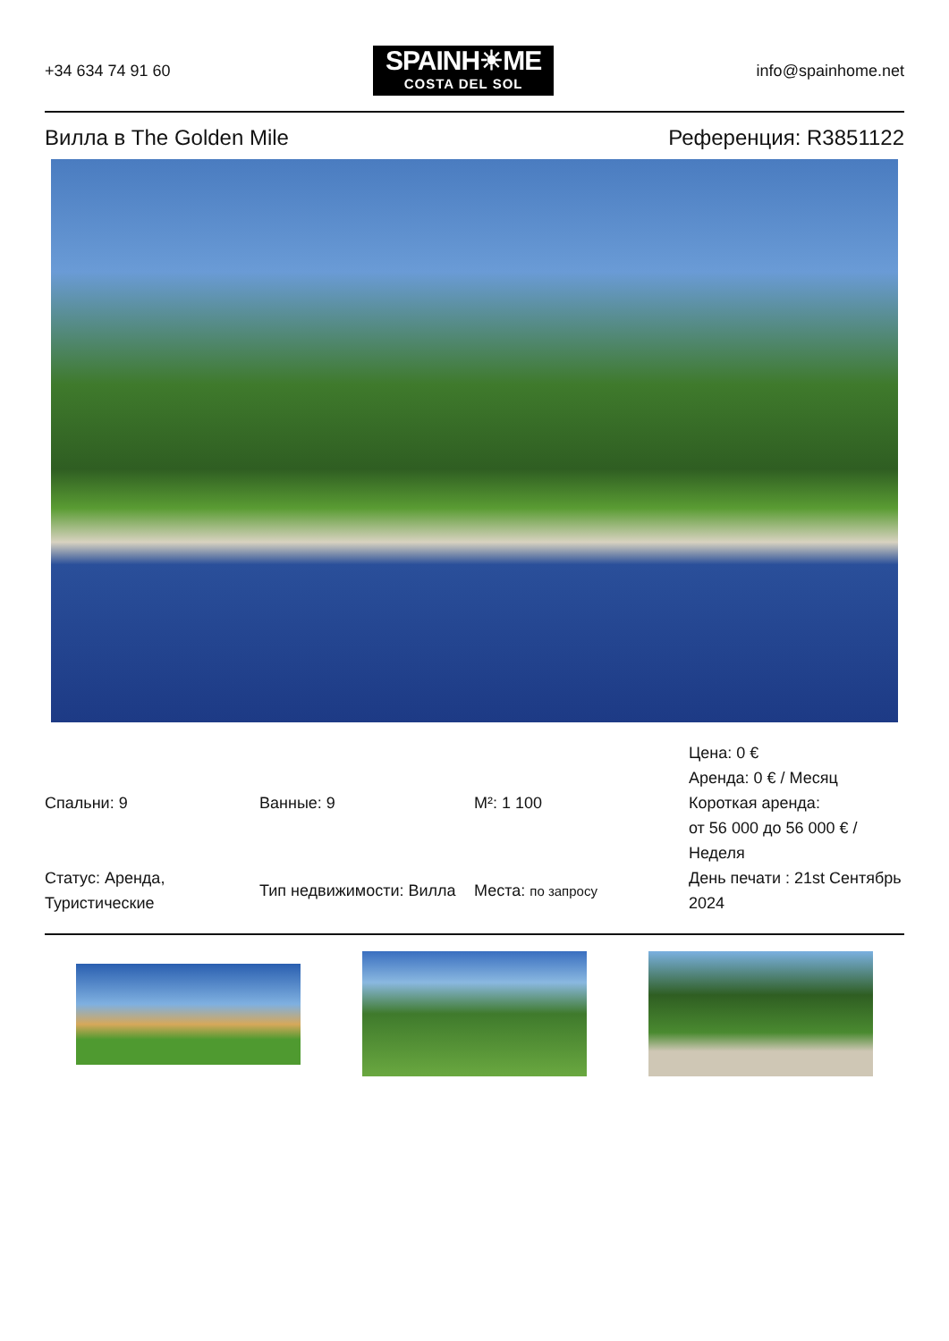+34 634 74 91 60
SPAINH☀ME
COSTA DEL SOL
info@spainhome.net
Вилла в The Golden Mile Референция: R3851122
| Спальни: 9 | Ванные: 9 | M²: 1 100 | Цена: 0 € Аренда: 0 € / Месяц Короткая аренда: от 56 000 до 56 000 € / Неделя |
| Статус: Аренда, Туристические | Тип недвижимости: Вилла | Места: по запросу | День печати : 21st Сентябрь 2024 |